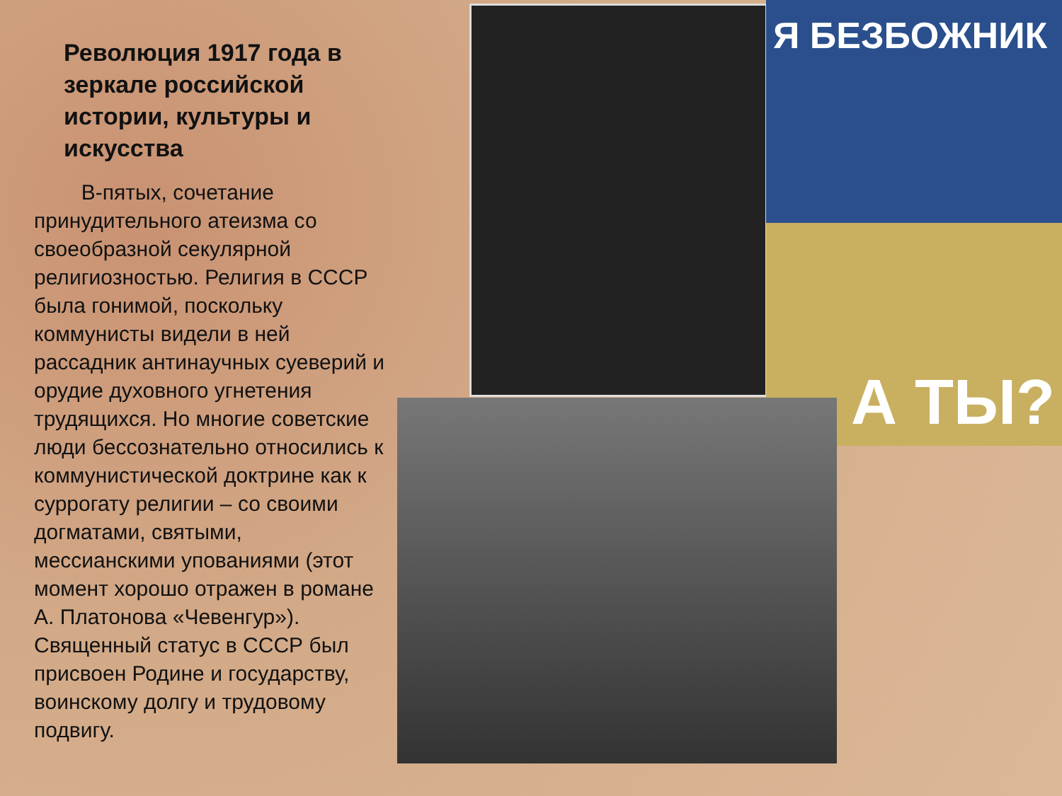Я БЕЗБОЖНИК
А ТЫ?
Революция 1917 года в зеркале российской истории, культуры и искусства
В-пятых, сочетание принудительного атеизма со своеобразной секулярной религиозностью. Религия в СССР была гонимой, поскольку коммунисты видели в ней рассадник антинаучных суеверий и орудие духовного угнетения трудящихся. Но многие советские люди бессознательно относились к коммунистической доктрине как к суррогату религии – со своими догматами, святыми, мессианскими упованиями (этот момент хорошо отражен в романе А. Платонова «Чевенгур»). Священный статус в СССР был присвоен Родине и государству, воинскому долгу и трудовому подвигу.